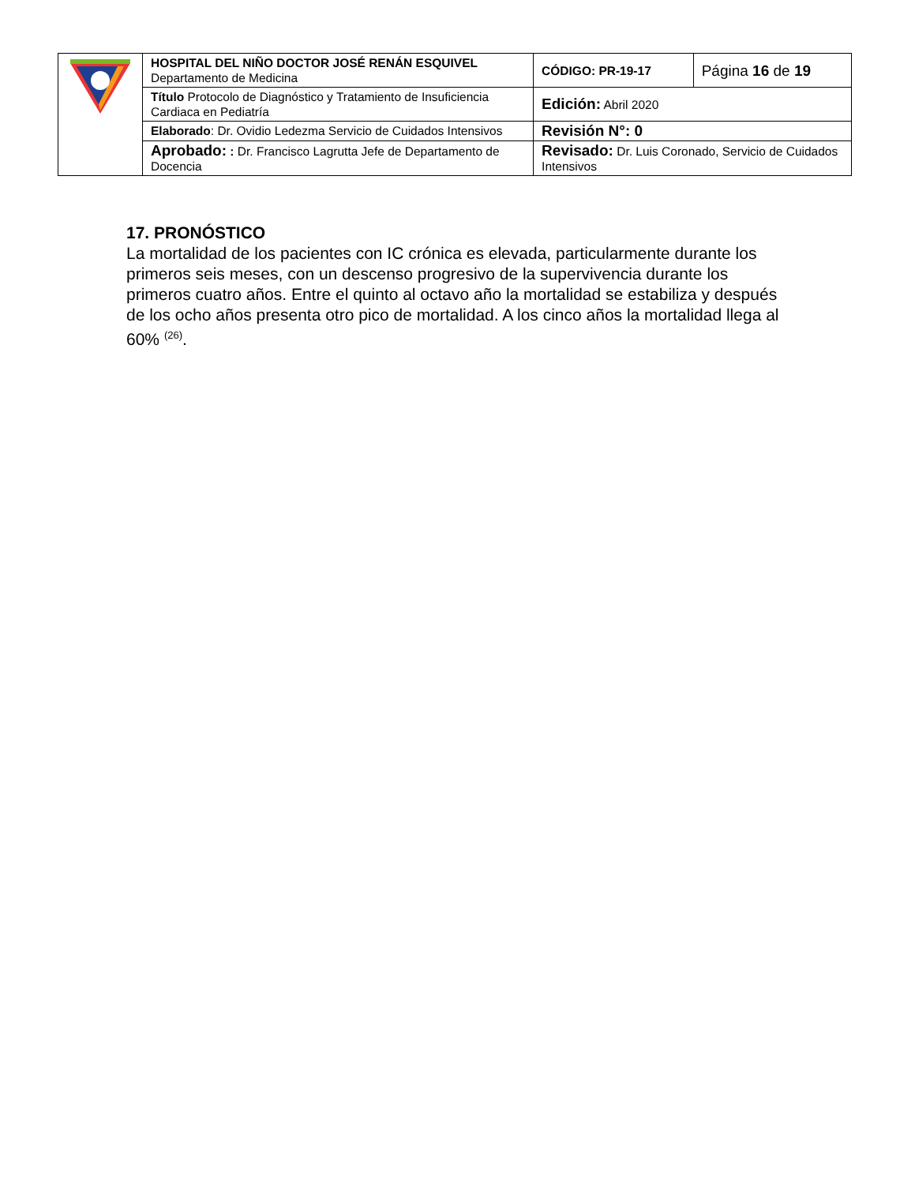| | HOSPITAL DEL NIÑO DOCTOR JOSÉ RENÁN ESQUIVEL Departamento de Medicina | CÓDIGO: PR-19-17 | Página 16 de 19 |
| | Título Protocolo de Diagnóstico y Tratamiento de Insuficiencia Cardiaca en Pediatría | Edición: Abril 2020 | |
| | Elaborado : Dr. Ovidio Ledezma Servicio de Cuidados Intensivos | Revisión N°: 0 | |
| | Aprobado: : Dr. Francisco Lagrutta Jefe de Departamento de Docencia | Revisado: Dr. Luis Coronado, Servicio de Cuidados Intensivos | |
17. PRONÓSTICO
La mortalidad de los pacientes con IC crónica es elevada, particularmente durante los primeros seis meses, con un descenso progresivo de la supervivencia durante los primeros cuatro años. Entre el quinto al octavo año la mortalidad se estabiliza y después de los ocho años presenta otro pico de mortalidad. A los cinco años la mortalidad llega al 60% <sup>(26)</sup>.